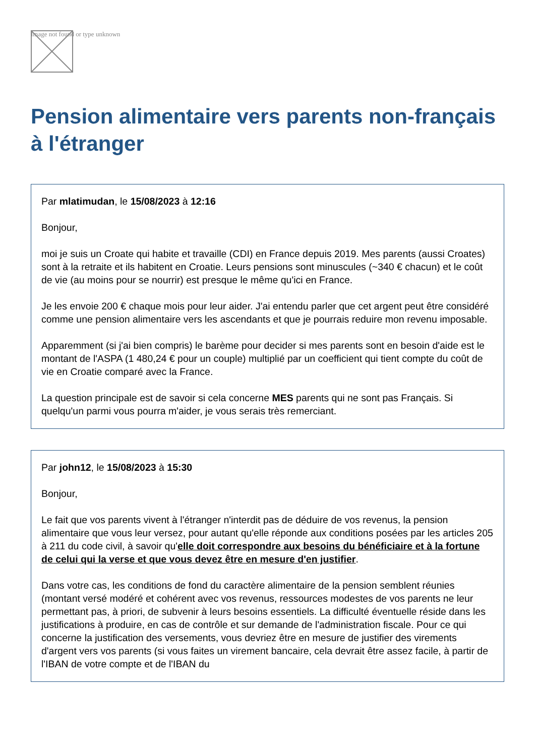Image not found or type unknown
Pension alimentaire vers parents non-français à l'étranger
Par mlatimudan, le 15/08/2023 à 12:16
Bonjour,
moi je suis un Croate qui habite et travaille (CDI) en France depuis 2019. Mes parents (aussi Croates) sont à la retraite et ils habitent en Croatie. Leurs pensions sont minuscules (~340 € chacun) et le coût de vie (au moins pour se nourrir) est presque le même qu'ici en France.
Je les envoie 200 € chaque mois pour leur aider. J'ai entendu parler que cet argent peut être considéré comme une pension alimentaire vers les ascendants et que je pourrais reduire mon revenu imposable.
Apparemment (si j'ai bien compris) le barème pour decider si mes parents sont en besoin d'aide est le montant de l'ASPA (1 480,24 € pour un couple) multiplié par un coefficient qui tient compte du coût de vie en Croatie comparé avec la France.
La question principale est de savoir si cela concerne MES parents qui ne sont pas Français. Si quelqu'un parmi vous pourra m'aider, je vous serais très remerciant.
Par john12, le 15/08/2023 à 15:30
Bonjour,
Le fait que vos parents vivent à l'étranger n'interdit pas de déduire de vos revenus, la pension alimentaire que vous leur versez, pour autant qu'elle réponde aux conditions posées par les articles 205 à 211 du code civil, à savoir qu'elle doit correspondre aux besoins du bénéficiaire et à la fortune de celui qui la verse et que vous devez être en mesure d'en justifier.
Dans votre cas, les conditions de fond du caractère alimentaire de la pension semblent réunies (montant versé modéré et cohérent avec vos revenus, ressources modestes de vos parents ne leur permettant pas, à priori, de subvenir à leurs besoins essentiels. La difficulté éventuelle réside dans les justifications à produire, en cas de contrôle et sur demande de l'administration fiscale. Pour ce qui concerne la justification des versements, vous devriez être en mesure de justifier des virements d'argent vers vos parents (si vous faites un virement bancaire, cela devrait être assez facile, à partir de l'IBAN de votre compte et de l'IBAN du